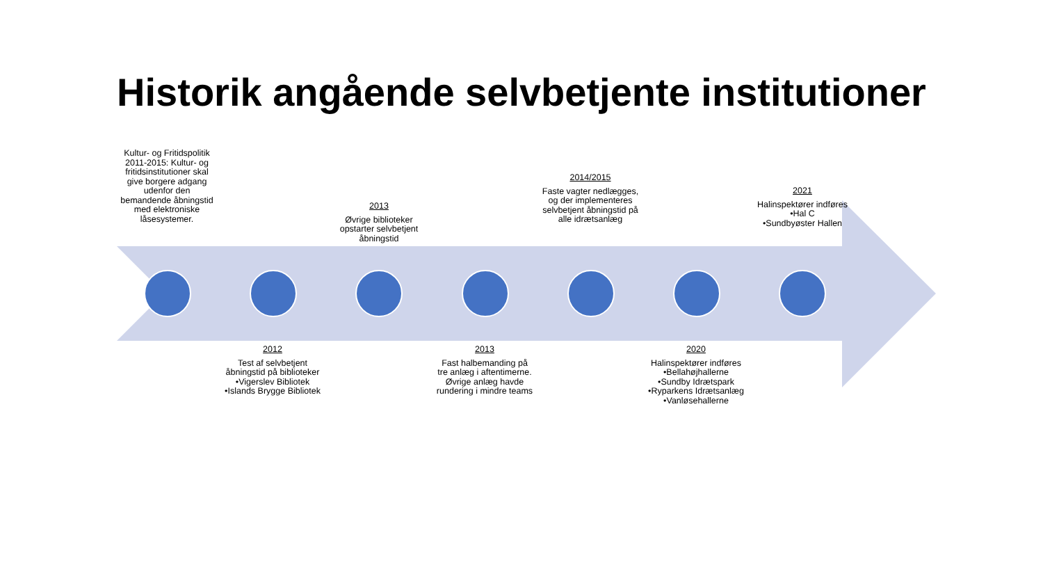Historik angående selvbetjente institutioner
Kultur- og Fritidspolitik 2011-2015: Kultur- og fritidsinstitutioner skal give borgere adgang udenfor den bemandende åbningstid med elektroniske låsesystemer.
2012
Test af selvbetjent åbningstid på biblioteker
•Vigerslev Bibliotek
•Islands Brygge Bibliotek
2013
Øvrige biblioteker opstarter selvbetjent åbningstid
2013
Fast halbemanding på tre anlæg i aftentimerne. Øvrige anlæg havde rundering i mindre teams
2014/2015
Faste vagter nedlægges, og der implementeres selvbetjent åbningstid på alle idrætsanlæg
2020
Halinspektører indføres
•Bellahøjhallerne
•Sundby Idrætspark
•Ryparkens Idrætsanlæg
•Vanløsehallerne
2021
Halinspektører indføres
•Hal C
•Sundbyøster Hallen